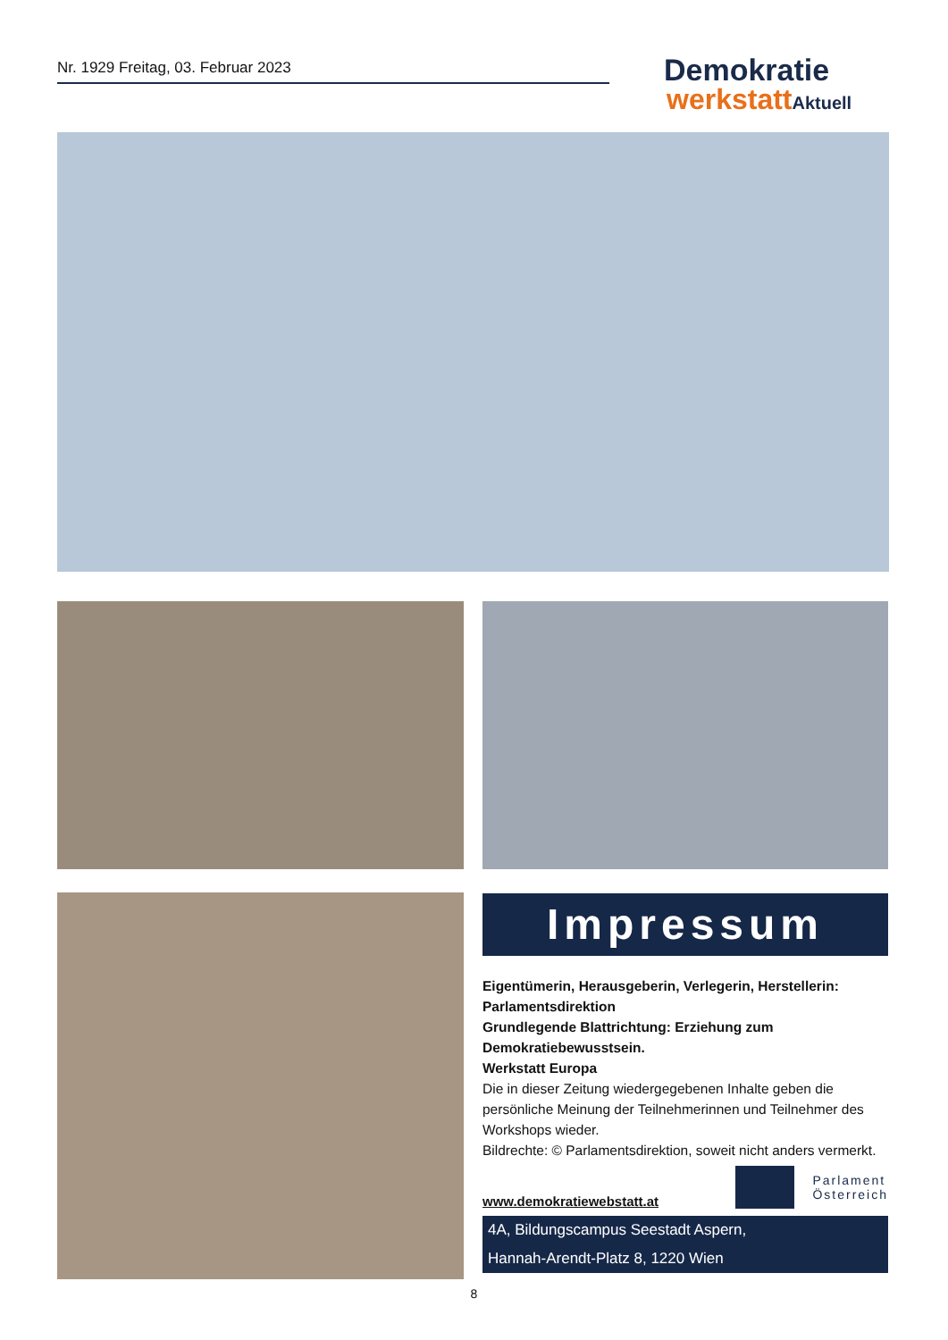Nr. 1929 Freitag, 03. Februar 2023
Demokratie
werkstattAktuell
Impressum
Eigentümerin, Herausgeberin, Verlegerin, Herstellerin: Parlamentsdirektion
Grundlegende Blattrichtung: Erziehung zum Demokratiebewusstsein.
Werkstatt Europa
Die in dieser Zeitung wiedergegebenen Inhalte geben die persönliche Meinung der Teilnehmerinnen und Teilnehmer des Workshops wieder.
Bildrechte: © Parlamentsdirektion, soweit nicht anders vermerkt.
www.demokratiewebstatt.at
Parlament
Österreich
4A, Bildungscampus Seestadt Aspern,
Hannah-Arendt-Platz 8, 1220 Wien
8